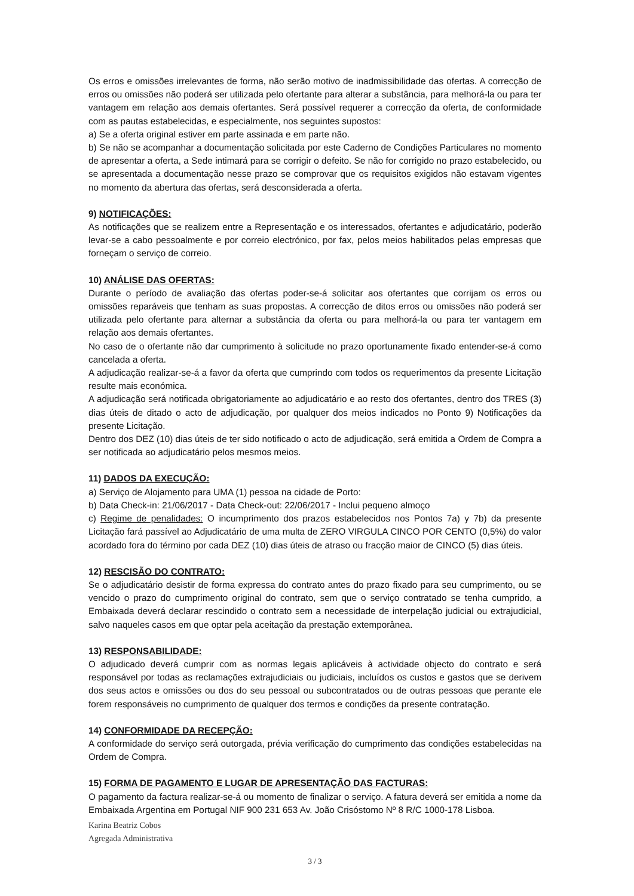Os erros e omissões irrelevantes de forma, não serão motivo de inadmissibilidade das ofertas. A correcção de erros ou omissões não poderá ser utilizada pelo ofertante para alterar a substância, para melhorá-la ou para ter vantagem em relação aos demais ofertantes. Será possível requerer a correcção da oferta, de conformidade com as pautas estabelecidas, e especialmente, nos seguintes supostos:
a) Se a oferta original estiver em parte assinada e em parte não.
b) Se não se acompanhar a documentação solicitada por este Caderno de Condições Particulares no momento de apresentar a oferta, a Sede intimará para se corrigir o defeito. Se não for corrigido no prazo estabelecido, ou se apresentada a documentação nesse prazo se comprovar que os requisitos exigidos não estavam vigentes no momento da abertura das ofertas, será desconsiderada a oferta.
9) NOTIFICAÇÕES:
As notificações que se realizem entre a Representação e os interessados, ofertantes e adjudicatário, poderão levar-se a cabo pessoalmente e por correio electrónico, por fax, pelos meios habilitados pelas empresas que forneçam o serviço de correio.
10) ANÁLISE DAS OFERTAS:
Durante o período de avaliação das ofertas poder-se-á solicitar aos ofertantes que corrijam os erros ou omissões reparáveis que tenham as suas propostas. A correcção de ditos erros ou omissões não poderá ser utilizada pelo ofertante para alternar a substância da oferta ou para melhorá-la ou para ter vantagem em relação aos demais ofertantes.
No caso de o ofertante não dar cumprimento à solicitude no prazo oportunamente fixado entender-se-á como cancelada a oferta.
A adjudicação realizar-se-á a favor da oferta que cumprindo com todos os requerimentos da presente Licitação resulte mais económica.
A adjudicação será notificada obrigatoriamente ao adjudicatário e ao resto dos ofertantes, dentro dos TRES (3) dias úteis de ditado o acto de adjudicação, por qualquer dos meios indicados no Ponto 9) Notificações da presente Licitação.
Dentro dos DEZ (10) dias úteis de ter sido notificado o acto de adjudicação, será emitida a Ordem de Compra a ser notificada ao adjudicatário pelos mesmos meios.
11) DADOS DA EXECUÇÃO:
a) Serviço de Alojamento para UMA (1) pessoa na cidade de Porto:
b) Data Check-in: 21/06/2017 - Data Check-out: 22/06/2017 - Inclui pequeno almoço
c) Regime de penalidades: O incumprimento dos prazos estabelecidos nos Pontos 7a) y 7b) da presente Licitação fará passível ao Adjudicatário de uma multa de ZERO VIRGULA CINCO POR CENTO (0,5%) do valor acordado fora do término por cada DEZ (10) dias úteis de atraso ou fracção maior de CINCO (5) dias úteis.
12) RESCISÃO DO CONTRATO:
Se o adjudicatário desistir de forma expressa do contrato antes do prazo fixado para seu cumprimento, ou se vencido o prazo do cumprimento original do contrato, sem que o serviço contratado se tenha cumprido, a Embaixada deverá declarar rescindido o contrato sem a necessidade de interpelação judicial ou extrajudicial, salvo naqueles casos em que optar pela aceitação da prestação extemporânea.
13) RESPONSABILIDADE:
O adjudicado deverá cumprir com as normas legais aplicáveis à actividade objecto do contrato e será responsável por todas as reclamações extrajudiciais ou judiciais, incluídos os custos e gastos que se derivem dos seus actos e omissões ou dos do seu pessoal ou subcontratados ou de outras pessoas que perante ele forem responsáveis no cumprimento de qualquer dos termos e condições da presente contratação.
14) CONFORMIDADE DA RECEPÇÃO:
A conformidade do serviço será outorgada, prévia verificação do cumprimento das condições estabelecidas na Ordem de Compra.
15) FORMA DE PAGAMENTO E LUGAR DE APRESENTAÇÃO DAS FACTURAS:
O pagamento da factura realizar-se-á ou momento de finalizar o serviço. A fatura deverá ser emitida a nome da Embaixada Argentina em Portugal NIF 900 231 653 Av. João Crisóstomo Nº 8 R/C 1000-178 Lisboa.
Karina Beatriz Cobos
Agregada Administrativa
3 / 3